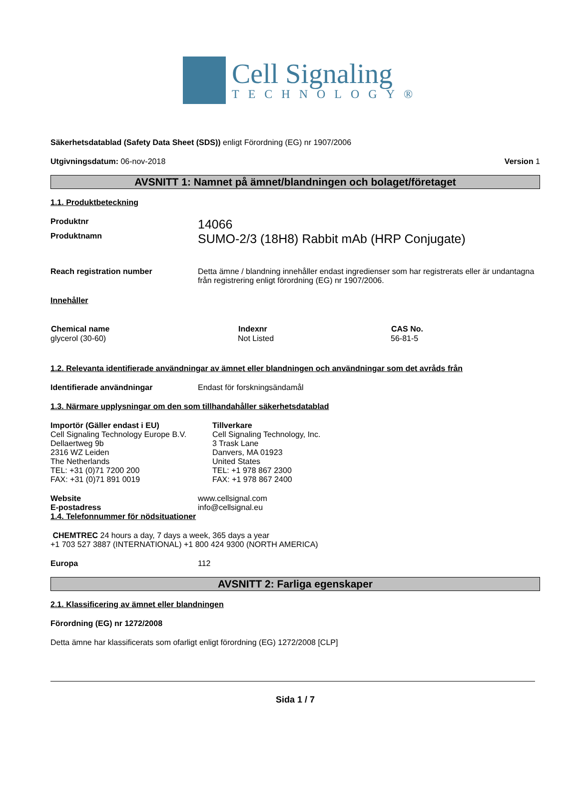Cell Signaling
TECHNOLOGY®
Säkerhetsdatablad (Safety Data Sheet (SDS)) enligt Förordning (EG) nr 1907/2006
Utgivningsdatum: 06-nov-2018 Version 1
AVSNITT 1: Namnet på ämnet/blandningen och bolaget/företaget
1.1. Produktbeteckning
| Produktnr | 14066 |
| Produktnamn | SUMO-2/3 (18H8) Rabbit mAb (HRP Conjugate) |
| Reach registration number | Detta ämne / blandning innehåller endast ingredienser som har registrerats eller är undantagna från registrering enligt förordning (EG) nr 1907/2006. |
Innehåller
| Chemical name | Indexnr | CAS No. |
| --- | --- | --- |
| glycerol (30-60) | Not Listed | 56-81-5 |
1.2. Relevanta identifierade användningar av ämnet eller blandningen och användningar som det avråds från
| Identifierade användningar | Endast för forskningsändamål |
1.3. Närmare upplysningar om den som tillhandahåller säkerhetsdatablad
| Importör (Gäller endast i EU) Cell Signaling Technology Europe B.V. Dellaertweg 9b 2316 WZ Leiden The Netherlands TEL: +31 (0)71 7200 200 FAX: +31 (0)71 891 0019 | Tillverkare Cell Signaling Technology, Inc. 3 Trask Lane Danvers, MA 01923 United States TEL: +1 978 867 2300 FAX: +1 978 867 2400 |
| Website | www.cellsignal.com |
| E-postadress | info@cellsignal.eu |
1.4. Telefonnummer för nödsituationer
CHEMTREC 24 hours a day, 7 days a week, 365 days a year
+1 703 527 3887 (INTERNATIONAL) +1 800 424 9300 (NORTH AMERICA)
| Europa | 112 |
AVSNITT 2: Farliga egenskaper
2.1. Klassificering av ämnet eller blandningen
Förordning (EG) nr 1272/2008
Detta ämne har klassificerats som ofarligt enligt förordning (EG) 1272/2008 [CLP]
Sida 1 / 7